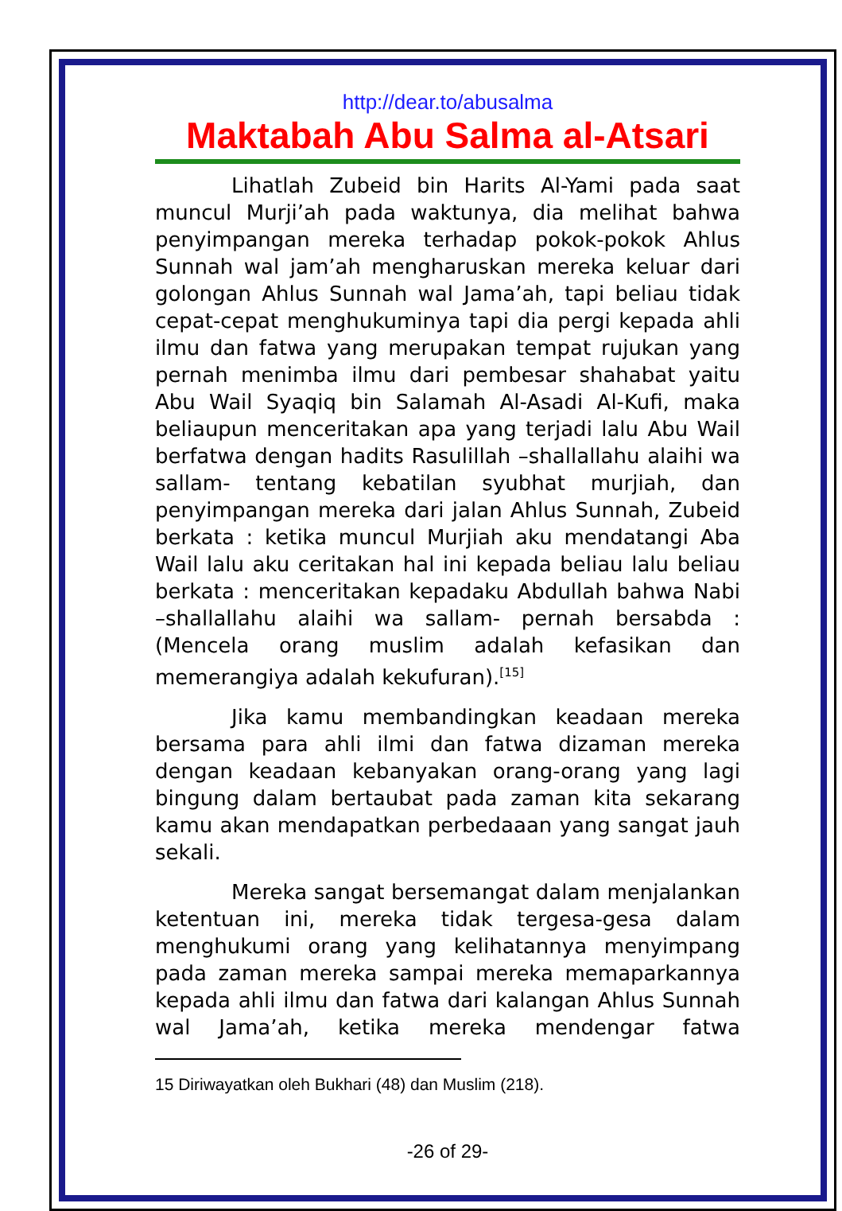http://dear.to/abusalma
Maktabah Abu Salma al-Atsari
Lihatlah Zubeid bin Harits Al-Yami pada saat muncul Murji’ah pada waktunya, dia melihat bahwa penyimpangan mereka terhadap pokok-pokok Ahlus Sunnah wal jam’ah mengharuskan mereka keluar dari golongan Ahlus Sunnah wal Jama’ah, tapi beliau tidak cepat-cepat menghukuminya tapi dia pergi kepada ahli ilmu dan fatwa yang merupakan tempat rujukan yang pernah menimba ilmu dari pembesar shahabat yaitu Abu Wail Syaqiq bin Salamah Al-Asadi Al-Kufi, maka beliaupun menceritakan apa yang terjadi lalu Abu Wail berfatwa dengan hadits Rasulillah –shallallahu alaihi wa sallam- tentang kebatilan syubhat murjiah, dan penyimpangan mereka dari jalan Ahlus Sunnah, Zubeid berkata : ketika muncul Murjiah aku mendatangi Aba Wail lalu aku ceritakan hal ini kepada beliau lalu beliau berkata : menceritakan kepadaku Abdullah bahwa Nabi –shallallahu alaihi wa sallam- pernah bersabda : (Mencela orang muslim adalah kefasikan dan memerangiya adalah kekufuran).<sup>[15]</sup>
Jika kamu membandingkan keadaan mereka bersama para ahli ilmi dan fatwa dizaman mereka dengan keadaan kebanyakan orang-orang yang lagi bingung dalam bertaubat pada zaman kita sekarang kamu akan mendapatkan perbedaaan yang sangat jauh sekali.
Mereka sangat bersemangat dalam menjalankan ketentuan ini, mereka tidak tergesa-gesa dalam menghukumi orang yang kelihatannya menyimpang pada zaman mereka sampai mereka memaparkannya kepada ahli ilmu dan fatwa dari kalangan Ahlus Sunnah wal Jama’ah, ketika mereka mendengar fatwa
15 Diriwayatkan oleh Bukhari (48) dan Muslim (218).
-26 of 29-